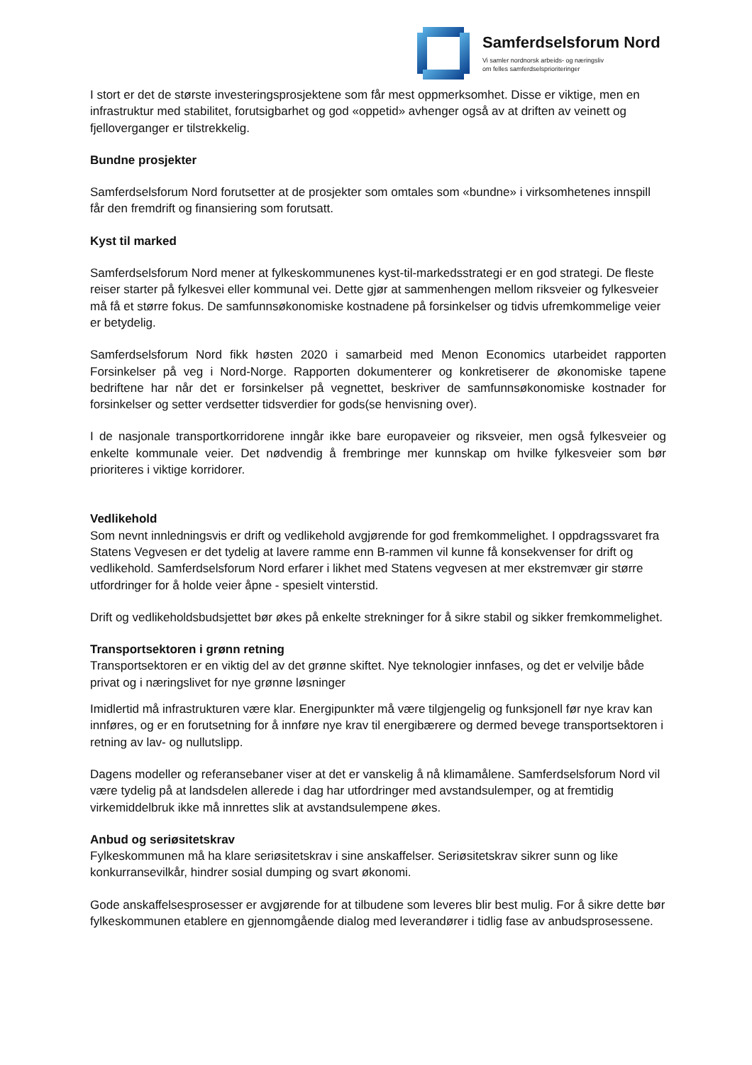Samferdselsforum Nord
Vi samler nordnorsk arbeids- og næringsliv
om felles samferdselsprioriteringer
I stort er det de største investeringsprosjektene som får mest oppmerksomhet. Disse er viktige, men en infrastruktur med stabilitet, forutsigbarhet og god «oppetid» avhenger også av at driften av veinett og fjelloverganger er tilstrekkelig.
Bundne prosjekter
Samferdselsforum Nord forutsetter at de prosjekter som omtales som «bundne» i virksomhetenes innspill får den fremdrift og finansiering som forutsatt.
Kyst til marked
Samferdselsforum Nord mener at fylkeskommunenes kyst-til-markedsstrategi er en god strategi. De fleste reiser starter på fylkesvei eller kommunal vei. Dette gjør at sammenhengen mellom riksveier og fylkesveier må få et større fokus. De samfunnsøkonomiske kostnadene på forsinkelser og tidvis ufremkommelige veier er betydelig.
Samferdselsforum Nord fikk høsten 2020 i samarbeid med Menon Economics utarbeidet rapporten Forsinkelser på veg i Nord-Norge. Rapporten dokumenterer og konkretiserer de økonomiske tapene bedriftene har når det er forsinkelser på vegnettet, beskriver de samfunnsøkonomiske kostnader for forsinkelser og setter verdsetter tidsverdier for gods(se henvisning over).
I de nasjonale transportkorridorene inngår ikke bare europaveier og riksveier, men også fylkesveier og enkelte kommunale veier. Det nødvendig å frembringe mer kunnskap om hvilke fylkesveier som bør prioriteres i viktige korridorer.
Vedlikehold
Som nevnt innledningsvis er drift og vedlikehold avgjørende for god fremkommelighet. I oppdragssvaret fra Statens Vegvesen er det tydelig at lavere ramme enn B-rammen vil kunne få konsekvenser for drift og vedlikehold. Samferdselsforum Nord erfarer i likhet med Statens vegvesen at mer ekstremvær gir større utfordringer for å holde veier åpne - spesielt vinterstid.
Drift og vedlikeholdsbudsjettet bør økes på enkelte strekninger for å sikre stabil og sikker fremkommelighet.
Transportsektoren i grønn retning
Transportsektoren er en viktig del av det grønne skiftet. Nye teknologier innfases, og det er velvilje både privat og i næringslivet for nye grønne løsninger
Imidlertid må infrastrukturen være klar. Energipunkter må være tilgjengelig og funksjonell før nye krav kan innføres, og er en forutsetning for å innføre nye krav til energibærere og dermed bevege transportsektoren i retning av lav- og nullutslipp.
Dagens modeller og referansebaner viser at det er vanskelig å nå klimamålene. Samferdselsforum Nord vil være tydelig på at landsdelen allerede i dag har utfordringer med avstandsulemper, og at fremtidig virkemiddelbruk ikke må innrettes slik at avstandsulempene økes.
Anbud og seriøsitetskrav
Fylkeskommunen må ha klare seriøsitetskrav i sine anskaffelser. Seriøsitetskrav sikrer sunn og like konkurransevilkår, hindrer sosial dumping og svart økonomi.
Gode anskaffelsesprosesser er avgjørende for at tilbudene som leveres blir best mulig. For å sikre dette bør fylkeskommunen etablere en gjennomgående dialog med leverandører i tidlig fase av anbudsprosessene.